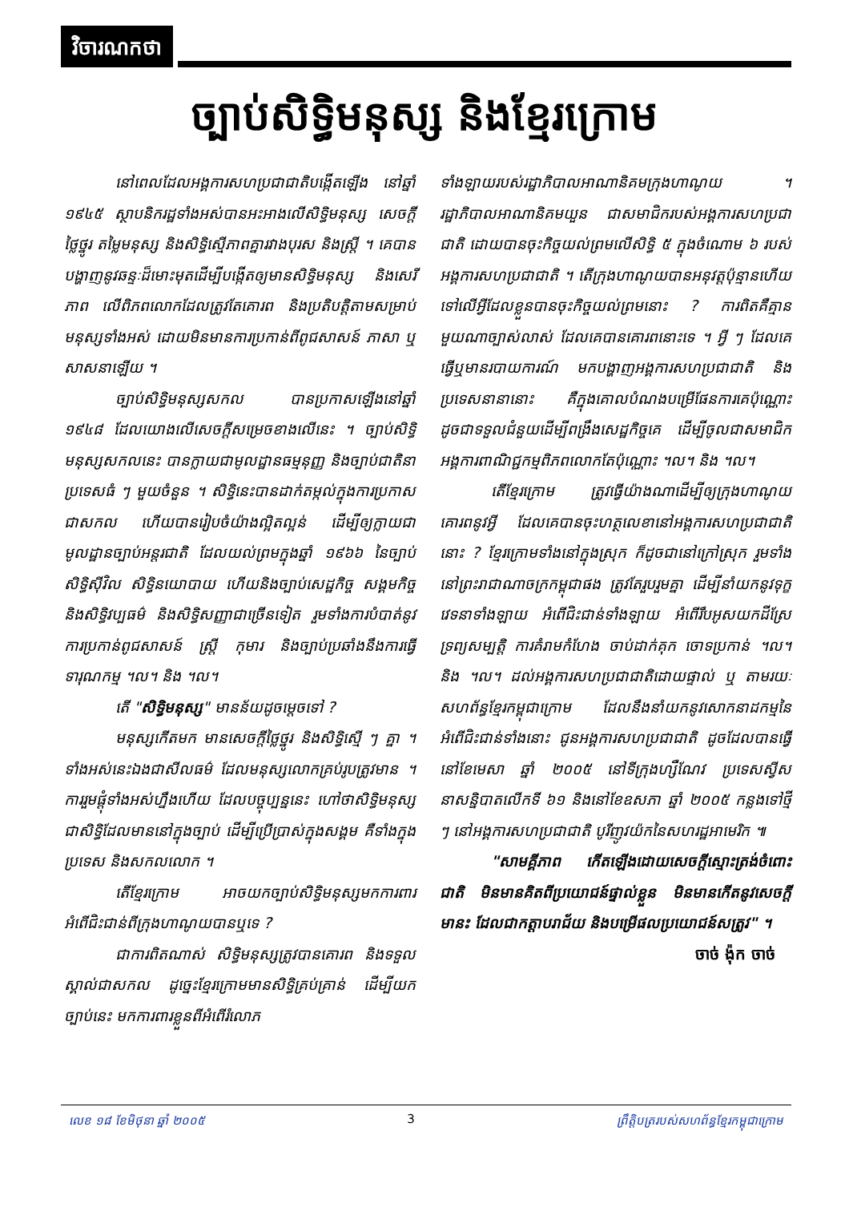វិចារណកថា
ច្បាប់សិទ្ធិមនុស្ស និងខ្មែរក្រោម
នៅពេលដែលអង្គការសហប្រជាជាតិបង្កើតឡើង នៅឆ្នាំ ១៩៤៥ ស្ថាបនិករដ្ឋទាំងអស់បានអះអាងលើសិទ្ធិមនុស្ស សេចក្ដីថ្លៃថ្នូរ តម្លៃមនុស្ស និងសិទ្ធិស្មើភាពគ្នារវាងបុរស និងស្ត្រី ។ គេបានបង្ហាញនូវឆន្ទៈដ៏មោះមុតដើម្បីបង្កើតឲ្យមានសិទ្ធិមនុស្ស និងសេរីភាព លើពិភពលោកដែលត្រូវតែគោរព និងប្រតិបត្តិតាមសម្រាប់មនុស្សទាំងអស់ ដោយមិនមានការប្រកាន់ពីពូជសាសន៍ ភាសា ឬ សាសនាឡើយ ។
ច្បាប់សិទ្ធិមនុស្សសកល បានប្រកាសឡើងនៅឆ្នាំ ១៩៤៨ ដែលយោងលើសេចក្ដីសម្រេចខាងលើនេះ ។ ច្បាប់សិទ្ធិមនុស្សសកលនេះ បានក្លាយជាមូលដ្ឋានធម្មនុញ្ញ និងច្បាប់ជាតិនាប្រទេសធំ ៗ មួយចំនួន ។ សិទ្ធិនេះបានដាក់តម្កល់ក្នុងការប្រកាសជាសកល ហើយបានរៀបចំយ៉ាងល្អិតល្អន់ ដើម្បីឲ្យក្លាយជាមូលដ្ឋានច្បាប់អន្តរជាតិ ដែលយល់ព្រមក្នុងឆ្នាំ ១៩៦៦ នៃច្បាប់សិទ្ធិស៊ីវិល សិទ្ធិនយោបាយ ហើយនិងច្បាប់សេដ្ឋកិច្ច សង្គមកិច្ច និងសិទ្ធិវប្បធម៌ និងសិទ្ធិសញ្ញាជាច្រើនទៀត រួមទាំងការបំបាត់នូវការប្រកាន់ពូជសាសន៍ ស្ត្រី កុមារ និងច្បាប់ប្រឆាំងនឹងការធ្វើទារុណកម្ម ។ល។ និង ។ល។
តើ "សិទ្ធិមនុស្ស" មានន័យដូចម្ដេចទៅ ?
មនុស្សកើតមក មានសេចក្ដីថ្លៃថ្នូរ និងសិទ្ធិស្មើ ៗ គ្នា ។ ទាំងអស់នេះឯងជាសីលធម៌ ដែលមនុស្សលោកគ្រប់រូបត្រូវមាន ។ ការរួមផ្ដុំទាំងអស់ហ្នឹងហើយ ដែលបច្ចុប្បន្ននេះ ហៅថាសិទ្ធិមនុស្ស ជាសិទ្ធិដែលមាននៅក្នុងច្បាប់ ដើម្បីប្រើប្រាស់ក្នុងសង្គម គឺទាំងក្នុងប្រទេស និងសកលលោក ។
តើខ្មែរក្រោម អាចយកច្បាប់សិទ្ធិមនុស្សមកការពារអំពើជិះជាន់ពីក្រុងហាណូយបានឬទេ ?
ជាការពិតណាស់ សិទ្ធិមនុស្សត្រូវបានគោរព និងទទួលស្គាល់ជាសកល ដូច្នេះខ្មែរក្រោមមានសិទ្ធិគ្រប់គ្រាន់ ដើម្បីយកច្បាប់នេះ មកការពារខ្លួនពីអំពើរំលោភ
ទាំងឡាយរបស់រដ្ឋាភិបាលអាណានិគមក្រុងហាណូយ ។ រដ្ឋាភិបាលអាណានិគមយួន ជាសមាជិករបស់អង្គការសហប្រជាជាតិ ដោយបានចុះកិច្ចយល់ព្រមលើសិទ្ធិ ៥ ក្នុងចំណោម ៦ របស់អង្គការសហប្រជាជាតិ ។ តើក្រុងហាណូយបានអនុវត្តប៉ុន្មានហើយ ទៅលើអ្វីដែលខ្លួនបានចុះកិច្ចយល់ព្រមនោះ ? ការពិតគឺគ្មានមួយណាច្បាស់លាស់ ដែលគេបានគោរពនោះទេ ។ អ្វី ៗ ដែលគេធ្វើឬមានរបាយការណ៍ មកបង្ហាញអង្គការសហប្រជាជាតិ និងប្រទេសនានានោះ គឺក្នុងគោលបំណងបម្រើផែនការគេប៉ុណ្ណោះ ដូចជាទទួលជំនួយដើម្បីពង្រឹងសេដ្ឋកិច្ចគេ ដើម្បីចូលជាសមាជិកអង្គការពាណិជ្ជកម្មពិភពលោកតែប៉ុណ្ណោះ ។ល។ និង ។ល។
តើខ្មែរក្រោម ត្រូវធ្វើយ៉ាងណាដើម្បីឲ្យក្រុងហាណូយគោរពនូវអ្វី ដែលគេបានចុះហត្ថលេខានៅអង្គការសហប្រជាជាតិនោះ ? ខ្មែរក្រោមទាំងនៅក្នុងស្រុក ក៏ដូចជានៅក្រៅស្រុក រួមទាំងនៅព្រះរាជាណាចក្រកម្ពុជាផង ត្រូវតែរួបរួមគ្នា ដើម្បីនាំយកនូវទុក្ខវេទនាទាំងឡាយ អំពើជិះជាន់ទាំងឡាយ អំពើរឹបអូសយកដីស្រែ ទ្រព្យសម្បត្តិ ការគំរាមកំហែង ចាប់ដាក់គុក ចោទប្រកាន់ ។ល។ និង ។ល។ ដល់អង្គការសហប្រជាជាតិដោយផ្ទាល់ ឬ តាមរយៈសហព័ន្ធខ្មែរកម្ពុជាក្រោម ដែលនឹងនាំយកនូវសោកនាដកម្មនៃអំពើជិះជាន់ទាំងនោះ ជូនអង្គការសហប្រជាជាតិ ដូចដែលបានធ្វើនៅខែមេសា ឆ្នាំ ២០០៥ នៅទីក្រុងហ្សឺណែវ ប្រទេសស្វីស នាសន្និបាតលើកទី ៦១ និងនៅខែឧសភា ឆ្នាំ ២០០៥ កន្លងទៅថ្មី ៗ នៅអង្គការសហប្រជាជាតិ បូរីញូវយ៉កនៃសហរដ្ឋអាមេរិក ៕
"សាមគ្គីភាព កើតឡើងដោយសេចក្ដីស្មោះត្រង់ចំពោះជាតិ មិនមានគិតពីប្រយោជន៍ផ្ទាល់ខ្លួន មិនមានកើតនូវសេចក្ដីមានះ ដែលជាកត្តាបរាជ័យ និងបម្រើផលប្រយោជន៍សត្រូវ" ។
ចាច់ ង៉ុក ចាច់
លេខ ១៨ ខែមិថុនា ឆ្នាំ ២០០៥ 3 ព្រឹត្តិបត្ររបស់សហព័ន្ធខ្មែរកម្ពុជាក្រោម